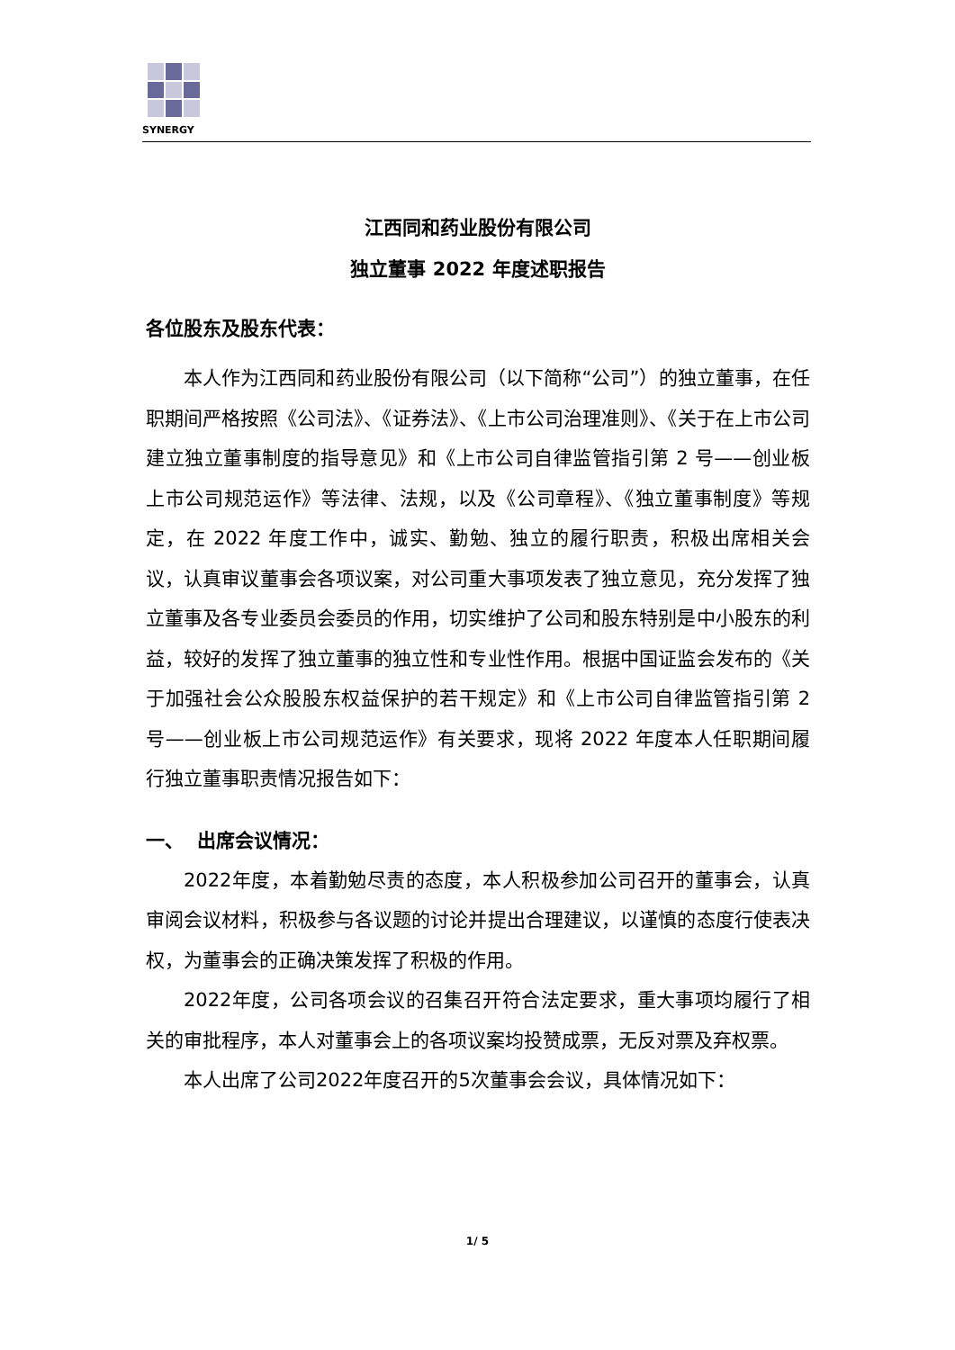SYNERGY
江西同和药业股份有限公司
独立董事 2022 年度述职报告
各位股东及股东代表：
本人作为江西同和药业股份有限公司（以下简称“公司”）的独立董事，在任职期间严格按照《公司法》、《证券法》、《上市公司治理准则》、《关于在上市公司建立独立董事制度的指导意见》和《上市公司自律监管指引第 2 号——创业板上市公司规范运作》等法律、法规，以及《公司章程》、《独立董事制度》等规定，在 2022 年度工作中，诚实、勤勉、独立的履行职责，积极出席相关会议，认真审议董事会各项议案，对公司重大事项发表了独立意见，充分发挥了独立董事及各专业委员会委员的作用，切实维护了公司和股东特别是中小股东的利益，较好的发挥了独立董事的独立性和专业性作用。根据中国证监会发布的《关于加强社会公众股股东权益保护的若干规定》和《上市公司自律监管指引第 2 号——创业板上市公司规范运作》有关要求，现将 2022 年度本人任职期间履行独立董事职责情况报告如下：
一、 出席会议情况：
2022年度，本着勤勉尽责的态度，本人积极参加公司召开的董事会，认真审阅会议材料，积极参与各议题的讨论并提出合理建议，以谨慎的态度行使表决权，为董事会的正确决策发挥了积极的作用。
2022年度，公司各项会议的召集召开符合法定要求，重大事项均履行了相关的审批程序，本人对董事会上的各项议案均投赞成票，无反对票及弃权票。
本人出席了公司2022年度召开的5次董事会会议，具体情况如下：
1/ 5